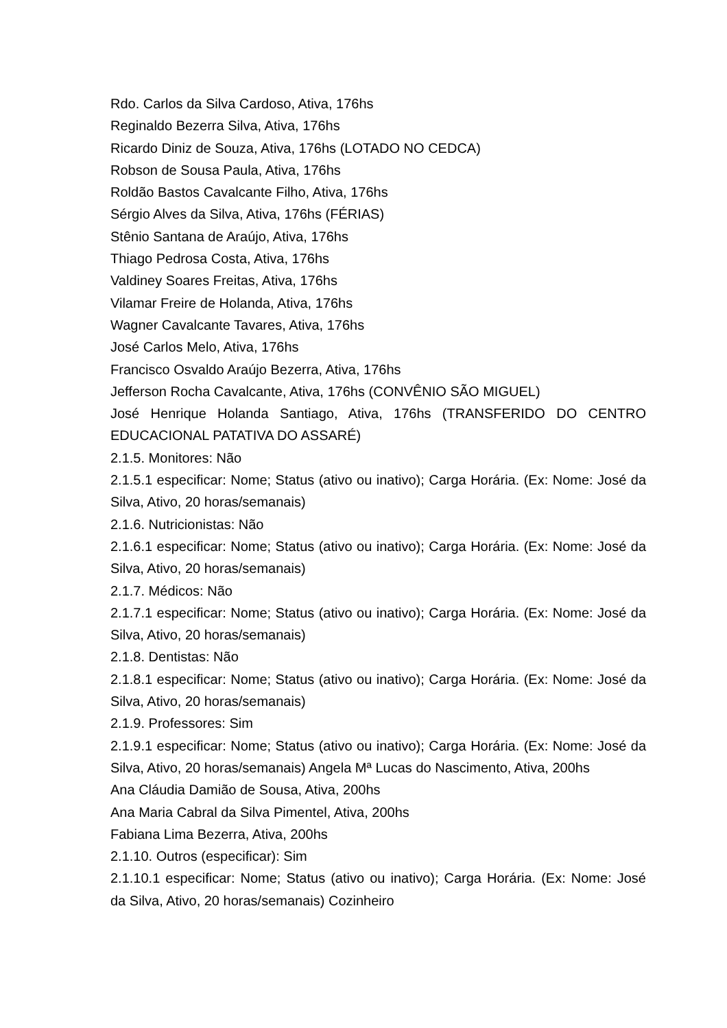Rdo. Carlos da Silva Cardoso, Ativa, 176hs
Reginaldo Bezerra Silva, Ativa, 176hs
Ricardo Diniz de Souza, Ativa, 176hs (LOTADO NO CEDCA)
Robson de Sousa Paula, Ativa, 176hs
Roldão Bastos Cavalcante Filho, Ativa, 176hs
Sérgio Alves da Silva, Ativa, 176hs (FÉRIAS)
Stênio Santana de Araújo, Ativa, 176hs
Thiago Pedrosa Costa, Ativa, 176hs
Valdiney Soares Freitas, Ativa, 176hs
Vilamar Freire de Holanda, Ativa, 176hs
Wagner Cavalcante Tavares, Ativa, 176hs
José Carlos Melo, Ativa, 176hs
Francisco Osvaldo Araújo Bezerra, Ativa, 176hs
Jefferson Rocha Cavalcante, Ativa, 176hs (CONVÊNIO SÃO MIGUEL)
José Henrique Holanda Santiago, Ativa, 176hs (TRANSFERIDO DO CENTRO EDUCACIONAL PATATIVA DO ASSARÉ)
2.1.5. Monitores: Não
2.1.5.1 especificar: Nome; Status (ativo ou inativo); Carga Horária. (Ex: Nome: José da Silva, Ativo, 20 horas/semanais)
2.1.6. Nutricionistas: Não
2.1.6.1 especificar: Nome; Status (ativo ou inativo); Carga Horária. (Ex: Nome: José da Silva, Ativo, 20 horas/semanais)
2.1.7. Médicos: Não
2.1.7.1 especificar: Nome; Status (ativo ou inativo); Carga Horária. (Ex: Nome: José da Silva, Ativo, 20 horas/semanais)
2.1.8. Dentistas: Não
2.1.8.1 especificar: Nome; Status (ativo ou inativo); Carga Horária. (Ex: Nome: José da Silva, Ativo, 20 horas/semanais)
2.1.9. Professores: Sim
2.1.9.1 especificar: Nome; Status (ativo ou inativo); Carga Horária. (Ex: Nome: José da Silva, Ativo, 20 horas/semanais) Angela Mª Lucas do Nascimento, Ativa, 200hs
Ana Cláudia Damião de Sousa, Ativa, 200hs
Ana Maria Cabral da Silva Pimentel, Ativa, 200hs
Fabiana Lima Bezerra, Ativa, 200hs
2.1.10. Outros (especificar): Sim
2.1.10.1 especificar: Nome; Status (ativo ou inativo); Carga Horária. (Ex: Nome: José da Silva, Ativo, 20 horas/semanais) Cozinheiro